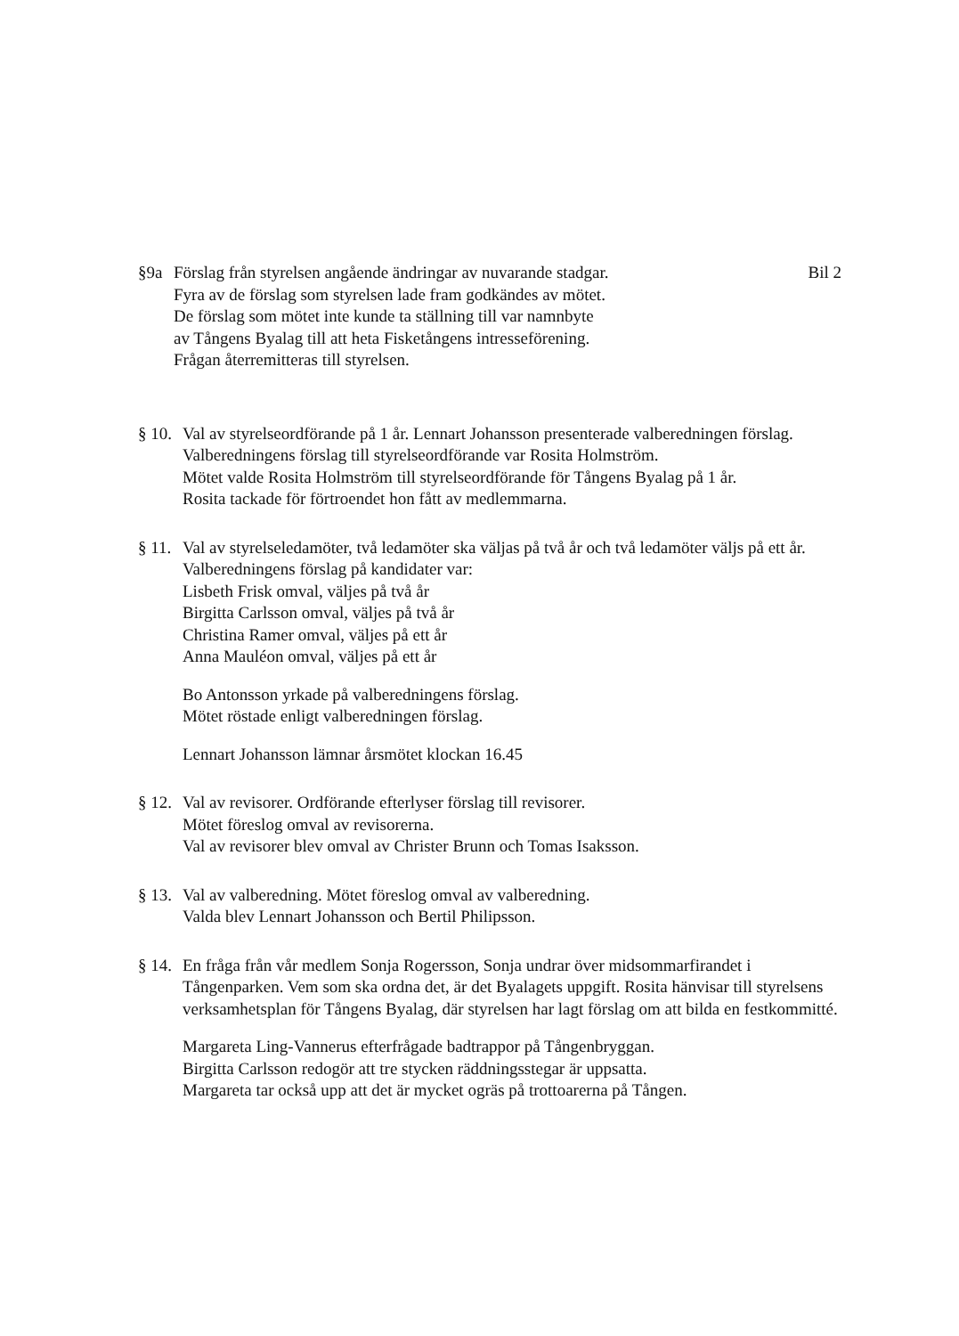§9a Förslag från styrelsen angående ändringar av nuvarande stadgar. Bil 2
Fyra av de förslag som styrelsen lade fram godkändes av mötet.
De förslag som mötet inte kunde ta ställning till var namnbyte
av Tångens Byalag till att heta Fisketångens intresseförening.
Frågan återremitteras till styrelsen.
§ 10.
Val av styrelseordförande på 1 år. Lennart Johansson presenterade valberedningen förslag. Valberedningens förslag till styrelseordförande var Rosita Holmström.
Mötet valde Rosita Holmström till styrelseordförande för Tångens Byalag på 1 år.
Rosita tackade för förtroendet hon fått av medlemmarna.
§ 11.
Val av styrelseledamöter, två ledamöter ska väljas på två år och två ledamöter väljs på ett år.
Valberedningens förslag på kandidater var:
Lisbeth Frisk omval, väljes på två år
Birgitta Carlsson omval, väljes på två år
Christina Ramer omval, väljes på ett år
Anna Mauléon omval, väljes på ett år
Bo Antonsson yrkade på valberedningens förslag.
Mötet röstade enligt valberedningen förslag.
Lennart Johansson lämnar årsmötet klockan 16.45
§ 12.
Val av revisorer. Ordförande efterlyser förslag till revisorer.
Mötet föreslog omval av revisorerna.
Val av revisorer blev omval av Christer Brunn och Tomas Isaksson.
§ 13.
Val av valberedning. Mötet föreslog omval av valberedning.
Valda blev Lennart Johansson och Bertil Philipsson.
§ 14.
En fråga från vår medlem Sonja Rogersson, Sonja undrar över midsommarfirandet i Tångenparken. Vem som ska ordna det, är det Byalagets uppgift. Rosita hänvisar till styrelsens verksamhetsplan för Tångens Byalag, där styrelsen har lagt förslag om att bilda en festkommitté.
Margareta Ling-Vannerus efterfrågade badtrappor på Tångenbryggan.
Birgitta Carlsson redogör att tre stycken räddningsstegar är uppsatta.
Margareta tar också upp att det är mycket ogräs på trottoarerna på Tången.